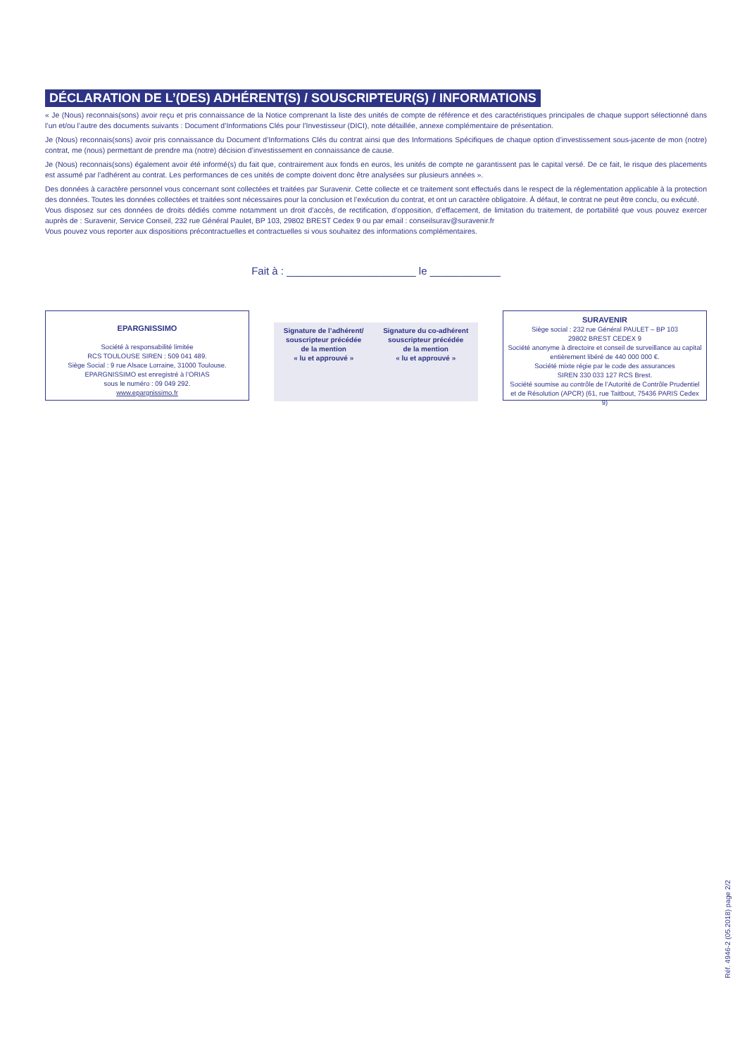DÉCLARATION DE L’(DES) ADHÉRENT(S) / SOUSCRIPTEUR(S) / INFORMATIONS
« Je (Nous) reconnais(sons) avoir reçu et pris connaissance de la Notice comprenant la liste des unités de compte de référence et des caractéristiques principales de chaque support sélectionné dans l’un et/ou l’autre des documents suivants : Document d’Informations Clés pour l’Investisseur (DICI), note détaillée, annexe complémentaire de présentation.
Je (Nous) reconnais(sons) avoir pris connaissance du Document d’Informations Clés du contrat ainsi que des Informations Spécifiques de chaque option d’investissement sous-jacente de mon (notre) contrat, me (nous) permettant de prendre ma (notre) décision d’investissement en connaissance de cause.
Je (Nous) reconnais(sons) également avoir été informé(s) du fait que, contrairement aux fonds en euros, les unités de compte ne garantissent pas le capital versé. De ce fait, le risque des placements est assumé par l’adhérent au contrat. Les performances de ces unités de compte doivent donc être analysées sur plusieurs années ».
Des données à caractère personnel vous concernant sont collectées et traitées par Suravenir. Cette collecte et ce traitement sont effectués dans le respect de la réglementation applicable à la protection des données. Toutes les données collectées et traitées sont nécessaires pour la conclusion et l’exécution du contrat, et ont un caractère obligatoire. À défaut, le contrat ne peut être conclu, ou exécuté.
Vous disposez sur ces données de droits dédiés comme notamment un droit d’accès, de rectification, d’opposition, d’effacement, de limitation du traitement, de portabilité que vous pouvez exercer auprès de : Suravenir, Service Conseil, 232 rue Général Paulet, BP 103, 29802 BREST Cedex 9 ou par email : conseilsurav@suravenir.fr
Vous pouvez vous reporter aux dispositions précontractuelles et contractuelles si vous souhaitez des informations complémentaires.
Fait à : ______________________ le ____________
EPARGNISSIMO
Société à responsabilité limitée
RCS TOULOUSE SIREN : 509 041 489.
Siège Social : 9 rue Alsace Lorraine, 31000 Toulouse.
EPARGNISSIMO est enregistré à l’ORIAS
sous le numéro : 09 049 292.
www.epargnissimo.fr
Signature de l’adhérent/
souscripteur précédée
de la mention
« lu et approuvé »
Signature du co-adhérent
souscripteur précédée
de la mention
« lu et approuvé »
SURAVENIR
Siège social : 232 rue Général PAULET – BP 103
29802 BREST CEDEX 9
Société anonyme à directoire et conseil de surveillance au capital entièrement libéré de 440 000 000 €.
Société mixte régie par le code des assurances
SIREN 330 033 127 RCS Brest.
Société soumise au contrôle de l’Autorité de Contrôle Prudentiel et de Résolution (APCR) (61, rue Taitbout, 75436 PARIS Cedex 9)
Réf. 4946-2 (05.2018) page 2/2